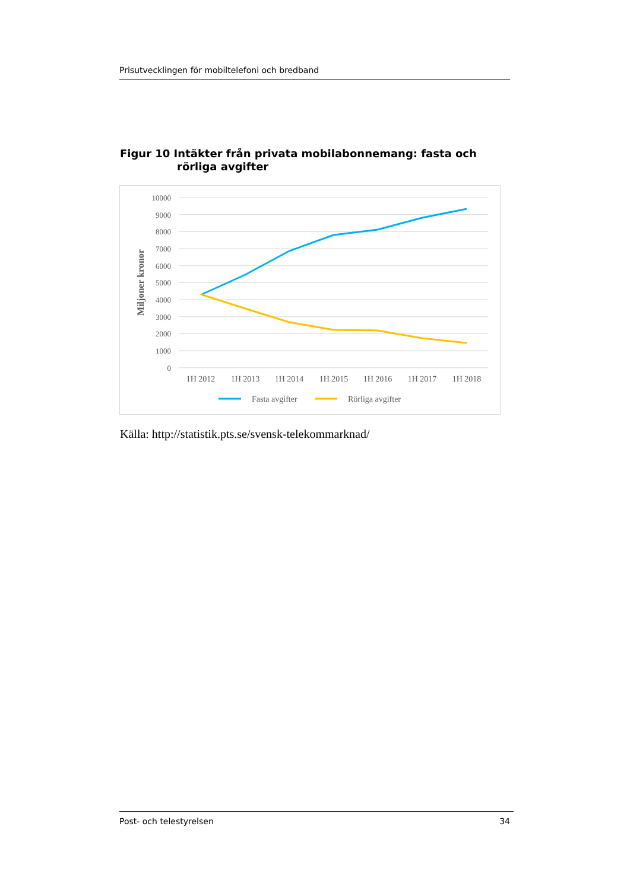Prisutvecklingen för mobiltelefoni och bredband
Figur 10 Intäkter från privata mobilabonnemang: fasta och
rörliga avgifter
10000
9000
8000
7000
6000
5000
4000
3000
2000
1000
0
Miljoner kronor
1H 2012
1H 2013
1H 2014
1H 2015
1H 2016
1H 2017
1H 2018
Fasta avgifter
Rörliga avgifter
Källa: http://statistik.pts.se/svensk-telekommarknad/
Post- och telestyrelsen 34